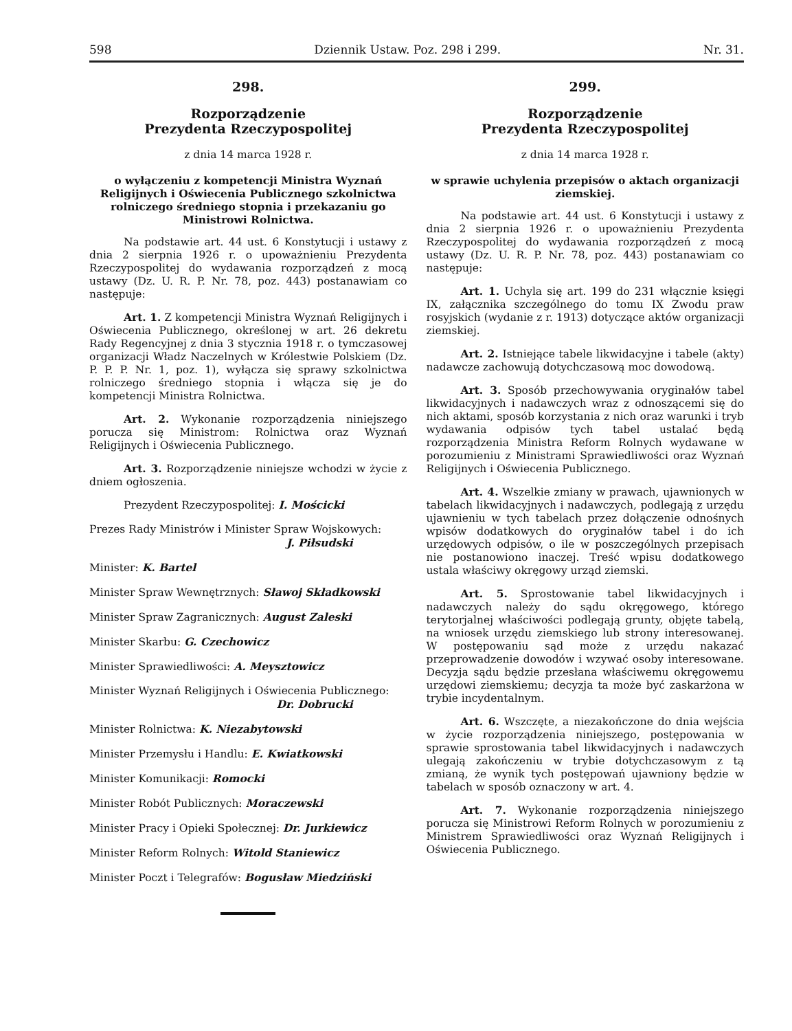598 Dziennik Ustaw. Poz. 298 i 299. Nr. 31.
298.
Rozporządzenie
Prezydenta Rzeczypospolitej
z dnia 14 marca 1928 r.
o wyłączeniu z kompetencji Ministra Wyznań Religijnych i Oświecenia Publicznego szkolnictwa rolniczego średniego stopnia i przekazaniu go Ministrowi Rolnictwa.
Na podstawie art. 44 ust. 6 Konstytucji i ustawy z dnia 2 sierpnia 1926 r. o upoważnieniu Prezydenta Rzeczypospolitej do wydawania rozporządzeń z mocą ustawy (Dz. U. R. P. Nr. 78, poz. 443) postanawiam co następuje:
Art. 1. Z kompetencji Ministra Wyznań Religijnych i Oświecenia Publicznego, określonej w art. 26 dekretu Rady Regencyjnej z dnia 3 stycznia 1918 r. o tymczasowej organizacji Władz Naczelnych w Królestwie Polskiem (Dz. P. P. P. Nr. 1, poz. 1), wyłącza się sprawy szkolnictwa rolniczego średniego stopnia i włącza się je do kompetencji Ministra Rolnictwa.
Art. 2. Wykonanie rozporządzenia niniejszego porucza się Ministrom: Rolnictwa oraz Wyznań Religijnych i Oświecenia Publicznego.
Art. 3. Rozporządzenie niniejsze wchodzi w życie z dniem ogłoszenia.
Prezydent Rzeczypospolitej: I. Mościcki
Prezes Rady Ministrów i Minister Spraw Wojskowych:
J. Piłsudski
Minister: K. Bartel
Minister Spraw Wewnętrznych: Sławoj Składkowski
Minister Spraw Zagranicznych: August Zaleski
Minister Skarbu: G. Czechowicz
Minister Sprawiedliwości: A. Meysztowicz
Minister Wyznań Religijnych i Oświecenia Publicznego:
Dr. Dobrucki
Minister Rolnictwa: K. Niezabytowski
Minister Przemysłu i Handlu: E. Kwiatkowski
Minister Komunikacji: Romocki
Minister Robót Publicznych: Moraczewski
Minister Pracy i Opieki Społecznej: Dr. Jurkiewicz
Minister Reform Rolnych: Witold Staniewicz
Minister Poczt i Telegrafów: Bogusław Miedziński
299.
Rozporządzenie
Prezydenta Rzeczypospolitej
z dnia 14 marca 1928 r.
w sprawie uchylenia przepisów o aktach organizacji ziemskiej.
Na podstawie art. 44 ust. 6 Konstytucji i ustawy z dnia 2 sierpnia 1926 r. o upoważnieniu Prezydenta Rzeczypospolitej do wydawania rozporządzeń z mocą ustawy (Dz. U. R. P. Nr. 78, poz. 443) postanawiam co następuje:
Art. 1. Uchyla się art. 199 do 231 włącznie księgi IX, załącznika szczególnego do tomu IX Zwodu praw rosyjskich (wydanie z r. 1913) dotyczące aktów organizacji ziemskiej.
Art. 2. Istniejące tabele likwidacyjne i tabele (akty) nadawcze zachowują dotychczasową moc dowodową.
Art. 3. Sposób przechowywania oryginałów tabel likwidacyjnych i nadawczych wraz z odnoszącemi się do nich aktami, sposób korzystania z nich oraz warunki i tryb wydawania odpisów tych tabel ustalać będą rozporządzenia Ministra Reform Rolnych wydawane w porozumieniu z Ministrami Sprawiedliwości oraz Wyznań Religijnych i Oświecenia Publicznego.
Art. 4. Wszelkie zmiany w prawach, ujawnionych w tabelach likwidacyjnych i nadawczych, podlegają z urzędu ujawnieniu w tych tabelach przez dołączenie odnośnych wpisów dodatkowych do oryginałów tabel i do ich urzędowych odpisów, o ile w poszczególnych przepisach nie postanowiono inaczej. Treść wpisu dodatkowego ustala właściwy okręgowy urząd ziemski.
Art. 5. Sprostowanie tabel likwidacyjnych i nadawczych należy do sądu okręgowego, którego terytorjalnej właściwości podlegają grunty, objęte tabelą, na wniosek urzędu ziemskiego lub strony interesowanej. W postępowaniu sąd może z urzędu nakazać przeprowadzenie dowodów i wzywać osoby interesowane. Decyzja sądu będzie przesłana właściwemu okręgowemu urzędowi ziemskiemu; decyzja ta może być zaskarżona w trybie incydentalnym.
Art. 6. Wszczęte, a niezakończone do dnia wejścia w życie rozporządzenia niniejszego, postępowania w sprawie sprostowania tabel likwidacyjnych i nadawczych ulegają zakończeniu w trybie dotychczasowym z tą zmianą, że wynik tych postępowań ujawniony będzie w tabelach w sposób oznaczony w art. 4.
Art. 7. Wykonanie rozporządzenia niniejszego porucza się Ministrowi Reform Rolnych w porozumieniu z Ministrem Sprawiedliwości oraz Wyznań Religijnych i Oświecenia Publicznego.